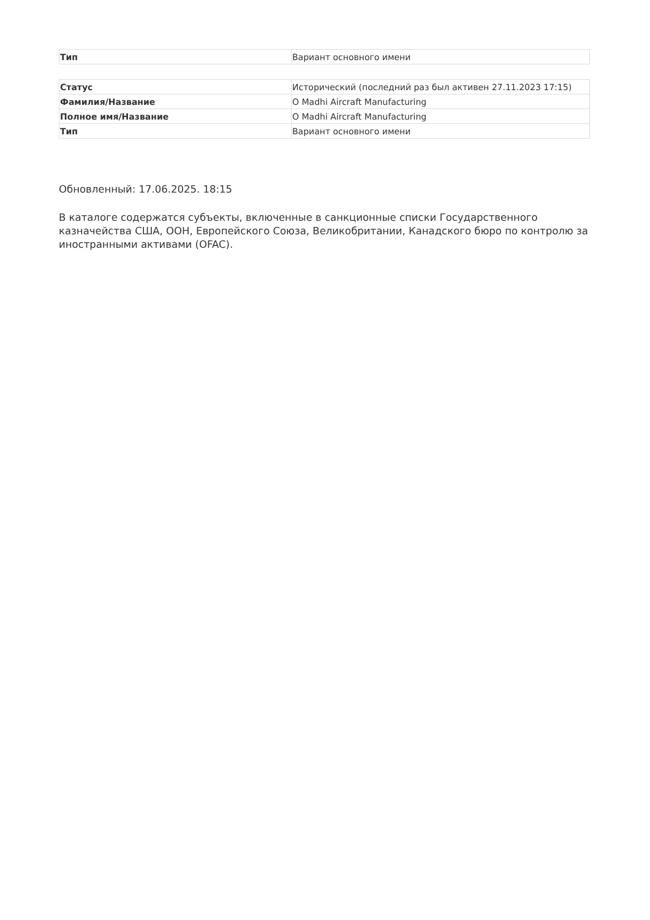| Тип | Вариант основного имени |
| Статус | Исторический (последний раз был активен 27.11.2023 17:15) |
| Фамилия/Название | O Madhi Aircraft Manufacturing |
| Полное имя/Название | O Madhi Aircraft Manufacturing |
| Тип | Вариант основного имени |
Обновленный: 17.06.2025. 18:15
В каталоге содержатся субъекты, включенные в санкционные списки Государственного казначейства США, ООН, Европейского Союза, Великобритании, Канадского бюро по контролю за иностранными активами (OFAC).